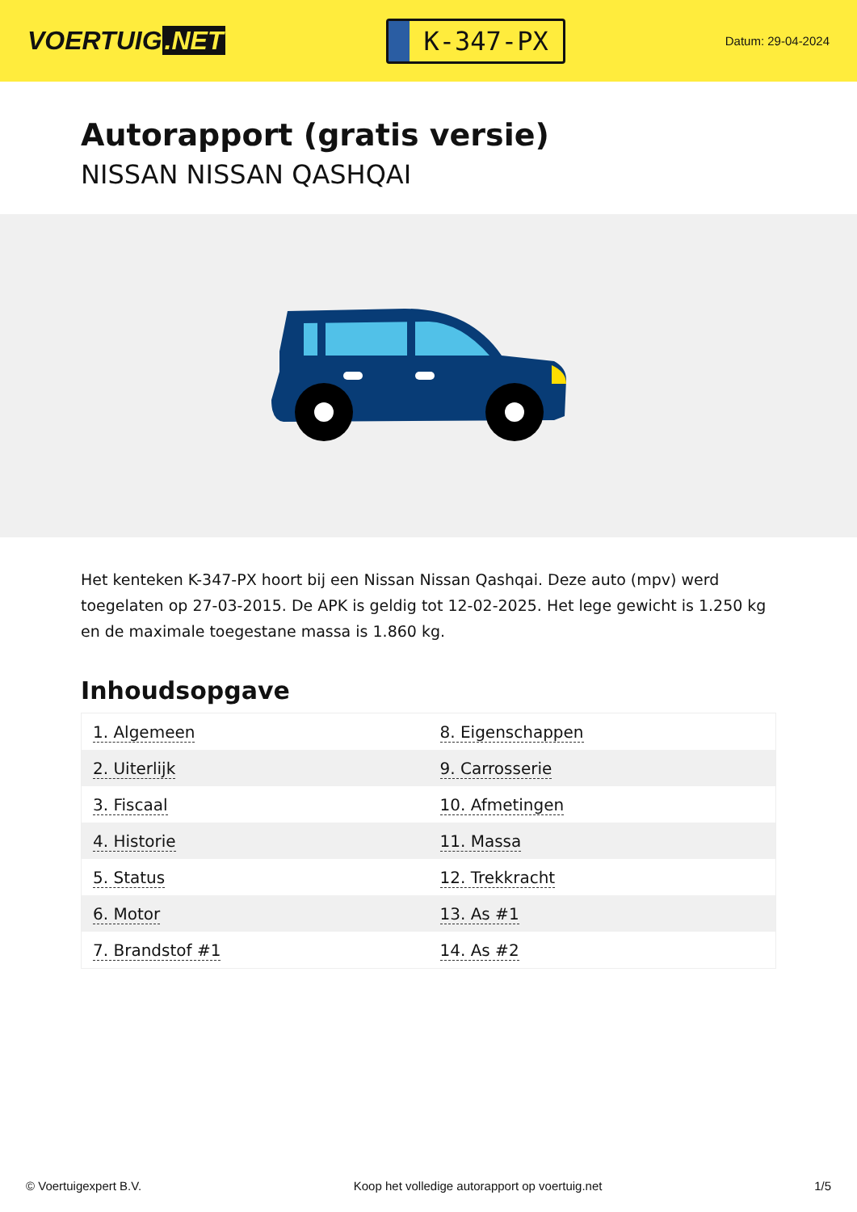VOERTUIG.NET
K-347-PX
Datum: 29-04-2024
Autorapport (gratis versie)
NISSAN NISSAN QASHQAI
Het kenteken K-347-PX hoort bij een Nissan Nissan Qashqai. Deze auto (mpv) werd toegelaten op 27-03-2015. De APK is geldig tot 12-02-2025. Het lege gewicht is 1.250 kg en de maximale toegestane massa is 1.860 kg.
Inhoudsopgave
| 1. Algemeen | 8. Eigenschappen |
| 2. Uiterlijk | 9. Carrosserie |
| 3. Fiscaal | 10. Afmetingen |
| 4. Historie | 11. Massa |
| 5. Status | 12. Trekkracht |
| 6. Motor | 13. As #1 |
| 7. Brandstof #1 | 14. As #2 |
© Voertuigexpert B.V. Koop het volledige autorapport op voertuig.net 1/5